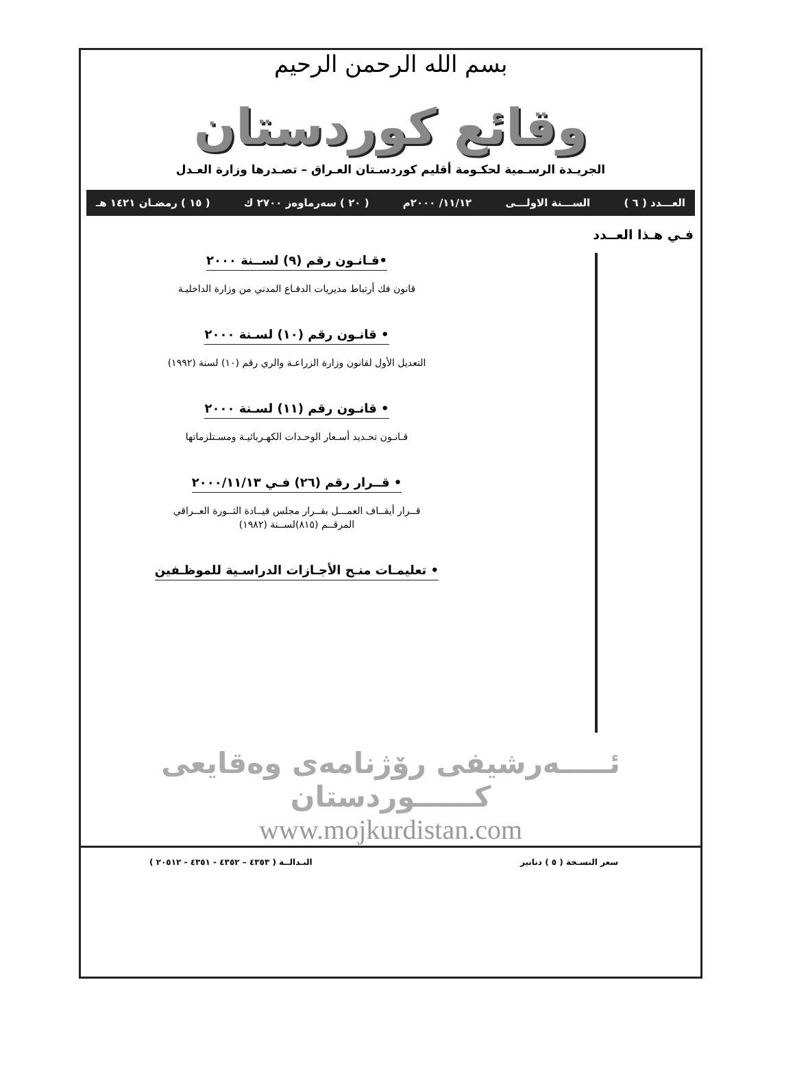بسم الله الرحمن الرحيم
وقائع كوردستان
الجريـدة الرسـمية لحكـومة أقليم كوردسـتان العـراق – تصـدرها وزارة العـدل
العـــدد ( ٦ ) الســـنة الاولـــى ١١/١٢/ ٢٠٠٠م ( ٢٠ ) سەرماوەز ٢٧٠٠ ك ( ١٥ ) رمضـان ١٤٢١ هـ
فـي هـذا العــدد
•قـانـون رقم (٩) لســنة ٢٠٠٠
قانون فك أرتباط مديريات الدفـاع المدني من وزارة الداخليـة
• قانـون رقم (١٠) لسـنة ٢٠٠٠
التعديل الأول لقانون وزارة الزراعـة والري رقم (١٠) لسنة (١٩٩٢)
• قانـون رقم (١١) لسـنة ٢٠٠٠
قـانـون تحـديد أسـعار الوحـدات الكهـربائيـة ومسـتلزماتها
• قــرار رقم (٢٦) فـي ٢٠٠٠/١١/١٣
قــرار أيقــاف العمـــل بقــرار مجلس قيــادة الثــورة العــراقي
المرقــم (٨١٥)لســنة (١٩٨٢)
• تعليمـات منـح الأجـازات الدراسـية للموظـفين
ئـــــەرشيفى رۆژنامەی وەقايعى كــــــوردستان
www.mojkurdistan.com
سعر النسـخة ( ٥ ) دنانير البـدالــة ( ٤٣٥٣ – ٤٣٥٢ - ٤٣٥١ - ٢٠٥١٢ )